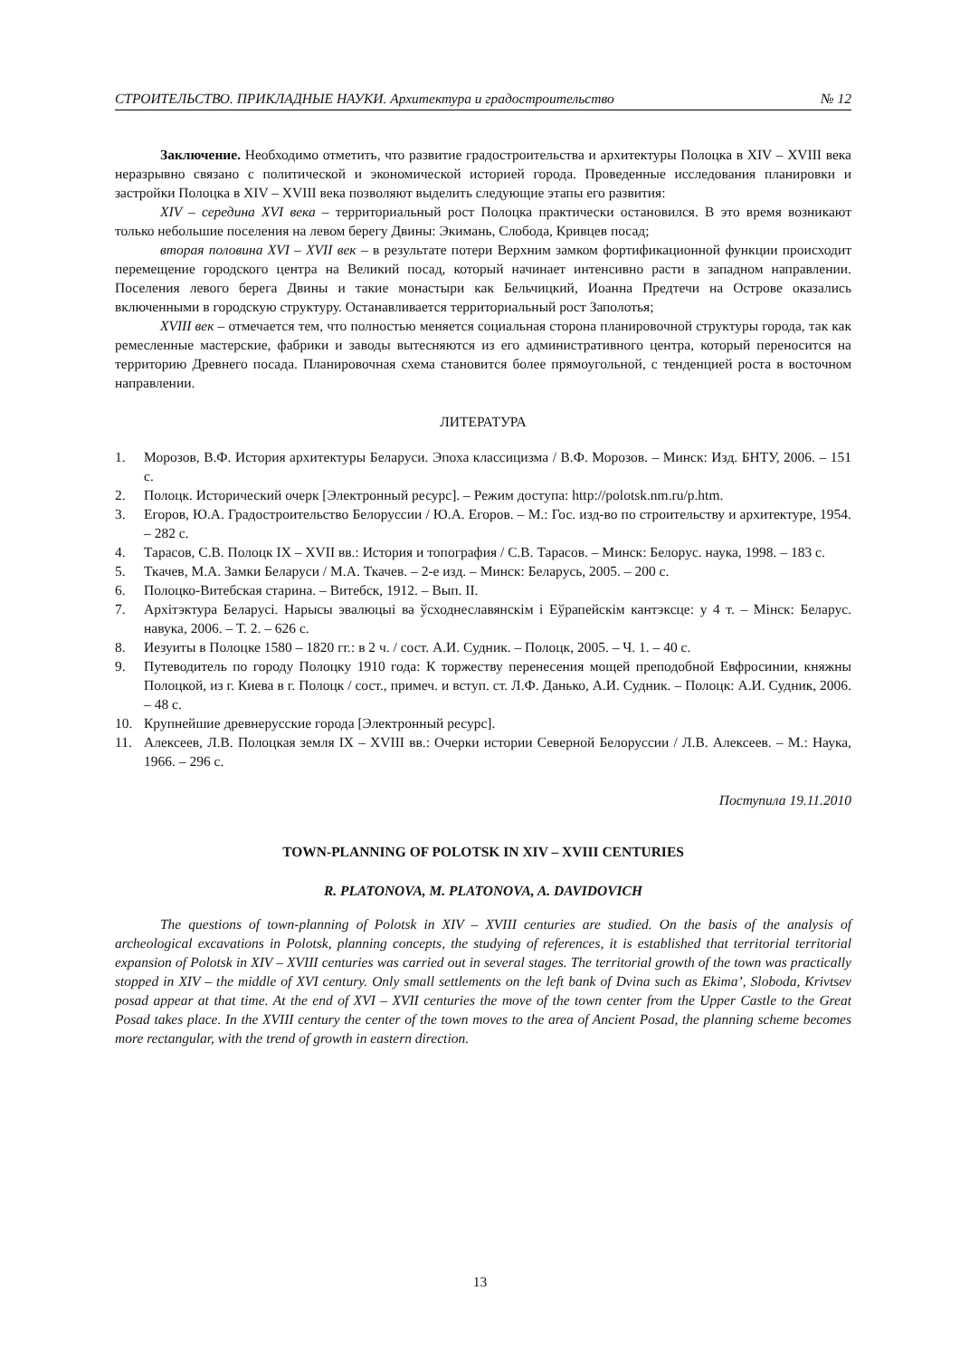СТРОИТЕЛЬСТВО. ПРИКЛАДНЫЕ НАУКИ. Архитектура и градостроительство № 12
Заключение. Необходимо отметить, что развитие градостроительства и архитектуры Полоцка в XIV – XVIII века неразрывно связано с политической и экономической историей города. Проведенные исследования планировки и застройки Полоцка в XIV – XVIII века позволяют выделить следующие этапы его развития:
XIV – середина XVI века – территориальный рост Полоцка практически остановился. В это время возникают только небольшие поселения на левом берегу Двины: Экимань, Слобода, Кривцев посад;
вторая половина XVI – XVII век – в результате потери Верхним замком фортификационной функции происходит перемещение городского центра на Великий посад, который начинает интенсивно расти в западном направлении. Поселения левого берега Двины и такие монастыри как Бельчицкий, Иоанна Предтечи на Острове оказались включенными в городскую структуру. Останавливается территориальный рост Заполотья;
XVIII век – отмечается тем, что полностью меняется социальная сторона планировочной структуры города, так как ремесленные мастерские, фабрики и заводы вытесняются из его административного центра, который переносится на территорию Древнего посада. Планировочная схема становится более прямоугольной, с тенденцией роста в восточном направлении.
ЛИТЕРАТУРА
1. Морозов, В.Ф. История архитектуры Беларуси. Эпоха классицизма / В.Ф. Морозов. – Минск: Изд. БНТУ, 2006. – 151 с.
2. Полоцк. Исторический очерк [Электронный ресурс]. – Режим доступа: http://polotsk.nm.ru/p.htm.
3. Егоров, Ю.А. Градостроительство Белоруссии / Ю.А. Егоров. – М.: Гос. изд-во по строительству и архитектуре, 1954. – 282 с.
4. Тарасов, С.В. Полоцк IX – XVII вв.: История и топография / С.В. Тарасов. – Минск: Белорус. наука, 1998. – 183 с.
5. Ткачев, М.А. Замки Беларуси / М.А. Ткачев. – 2-е изд. – Минск: Беларусь, 2005. – 200 с.
6. Полоцко-Витебская старина. – Витебск, 1912. – Вып. II.
7. Архітэктура Беларусі. Нарысы эвалюцыі ва ўсходнеславянскім і Еўрапейскім кантэксце: у 4 т. – Мінск: Беларус. навука, 2006. – Т. 2. – 626 с.
8. Иезуиты в Полоцке 1580 – 1820 гг.: в 2 ч. / сост. А.И. Судник. – Полоцк, 2005. – Ч. 1. – 40 с.
9. Путеводитель по городу Полоцку 1910 года: К торжеству перенесения мощей преподобной Евфросинии, княжны Полоцкой, из г. Киева в г. Полоцк / сост., примеч. и вступ. ст. Л.Ф. Данько, А.И. Судник. – Полоцк: А.И. Судник, 2006. – 48 с.
10. Крупнейшие древнерусские города [Электронный ресурс].
11. Алексеев, Л.В. Полоцкая земля IX – XVIII вв.: Очерки истории Северной Белоруссии / Л.В. Алексеев. – М.: Наука, 1966. – 296 с.
Поступила 19.11.2010
TOWN-PLANNING OF POLOTSK IN XIV – XVIII CENTURIES
R. PLATONOVA, M. PLATONOVA, A. DAVIDOVICH
The questions of town-planning of Polotsk in XIV – XVIII centuries are studied. On the basis of the analysis of archeological excavations in Polotsk, planning concepts, the studying of references, it is established that territorial territorial expansion of Polotsk in XIV – XVIII centuries was carried out in several stages. The territorial growth of the town was practically stopped in XIV – the middle of XVI century. Only small settlements on the left bank of Dvina such as Ekima’, Sloboda, Krivtsev posad appear at that time. At the end of XVI – XVII centuries the move of the town center from the Upper Castle to the Great Posad takes place. In the XVIII century the center of the town moves to the area of Ancient Posad, the planning scheme becomes more rectangular, with the trend of growth in eastern direction.
13